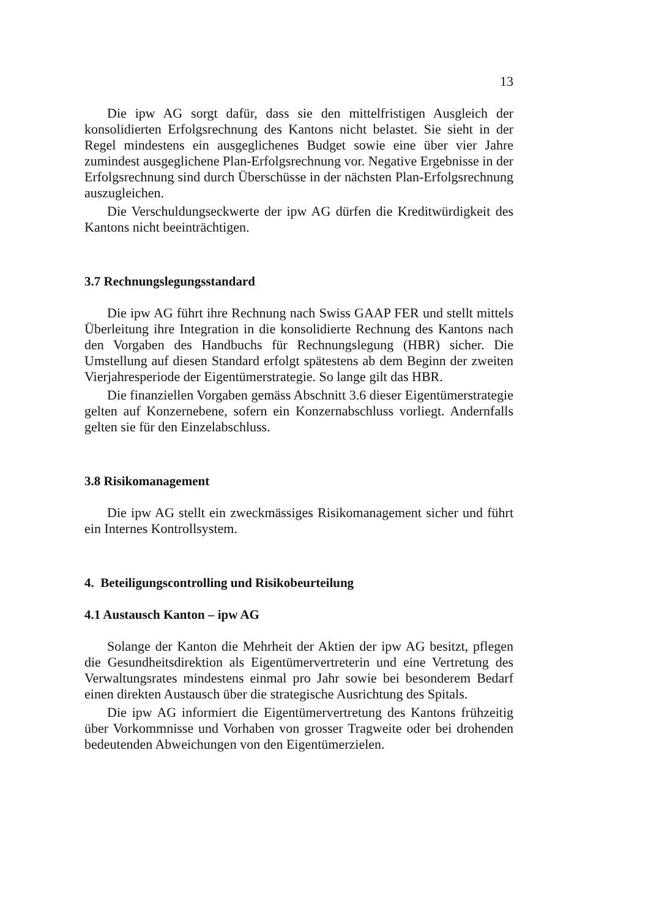13
Die ipw AG sorgt dafür, dass sie den mittelfristigen Ausgleich der konsolidierten Erfolgsrechnung des Kantons nicht belastet. Sie sieht in der Regel mindestens ein ausgeglichenes Budget sowie eine über vier Jahre zumindest ausgeglichene Plan-Erfolgsrechnung vor. Negative Ergebnisse in der Erfolgsrechnung sind durch Überschüsse in der nächsten Plan-Erfolgsrechnung auszugleichen.
Die Verschuldungseckwerte der ipw AG dürfen die Kreditwürdigkeit des Kantons nicht beeinträchtigen.
3.7 Rechnungslegungsstandard
Die ipw AG führt ihre Rechnung nach Swiss GAAP FER und stellt mittels Überleitung ihre Integration in die konsolidierte Rechnung des Kantons nach den Vorgaben des Handbuchs für Rechnungslegung (HBR) sicher. Die Umstellung auf diesen Standard erfolgt spätestens ab dem Beginn der zweiten Vierjahresperiode der Eigentümerstrategie. So lange gilt das HBR.
Die finanziellen Vorgaben gemäss Abschnitt 3.6 dieser Eigentümerstrategie gelten auf Konzernebene, sofern ein Konzernabschluss vorliegt. Andernfalls gelten sie für den Einzelabschluss.
3.8 Risikomanagement
Die ipw AG stellt ein zweckmässiges Risikomanagement sicher und führt ein Internes Kontrollsystem.
4. Beteiligungscontrolling und Risikobeurteilung
4.1 Austausch Kanton – ipw AG
Solange der Kanton die Mehrheit der Aktien der ipw AG besitzt, pflegen die Gesundheitsdirektion als Eigentümervertreterin und eine Vertretung des Verwaltungsrates mindestens einmal pro Jahr sowie bei besonderem Bedarf einen direkten Austausch über die strategische Ausrichtung des Spitals.
Die ipw AG informiert die Eigentümervertretung des Kantons frühzeitig über Vorkommnisse und Vorhaben von grosser Tragweite oder bei drohenden bedeutenden Abweichungen von den Eigentümerzielen.